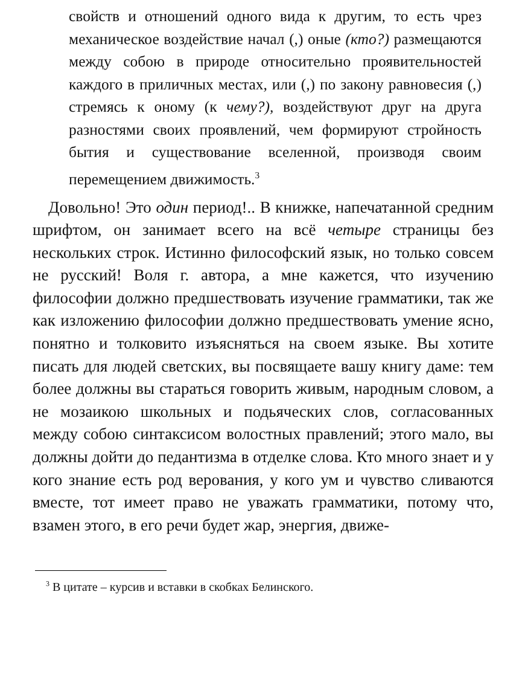свойств и отношений одного вида к другим, то есть чрез механическое воздействие начал (,) оные (кто?) размещаются между собою в природе относительно проявительностей каждого в приличных местах, или (,) по закону равновесия (,) стремясь к оному (к чему?), воздействуют друг на друга разностями своих проявлений, чем формируют стройность бытия и существование вселенной, производя своим перемещением движимость.<sup>3</sup>
Довольно! Это один период!.. В книжке, напечатанной средним шрифтом, он занимает всего на всё четыре страницы без нескольких строк. Истинно философский язык, но только совсем не русский! Воля г. автора, а мне кажется, что изучению философии должно предшествовать изучение грамматики, так же как изложению философии должно предшествовать умение ясно, понятно и толковито изъясняться на своем языке. Вы хотите писать для людей светских, вы посвящаете вашу книгу даме: тем более должны вы стараться говорить живым, народным словом, а не мозаикою школьных и подьяческих слов, согласованных между собою синтаксисом волостных правлений; этого мало, вы должны дойти до педантизма в отделке слова. Кто много знает и у кого знание есть род верования, у кого ум и чувство сливаются вместе, тот имеет право не уважать грамматики, потому что, взамен этого, в его речи будет жар, энергия, движе-
<sup>3</sup> В цитате – курсив и вставки в скобках Белинского.